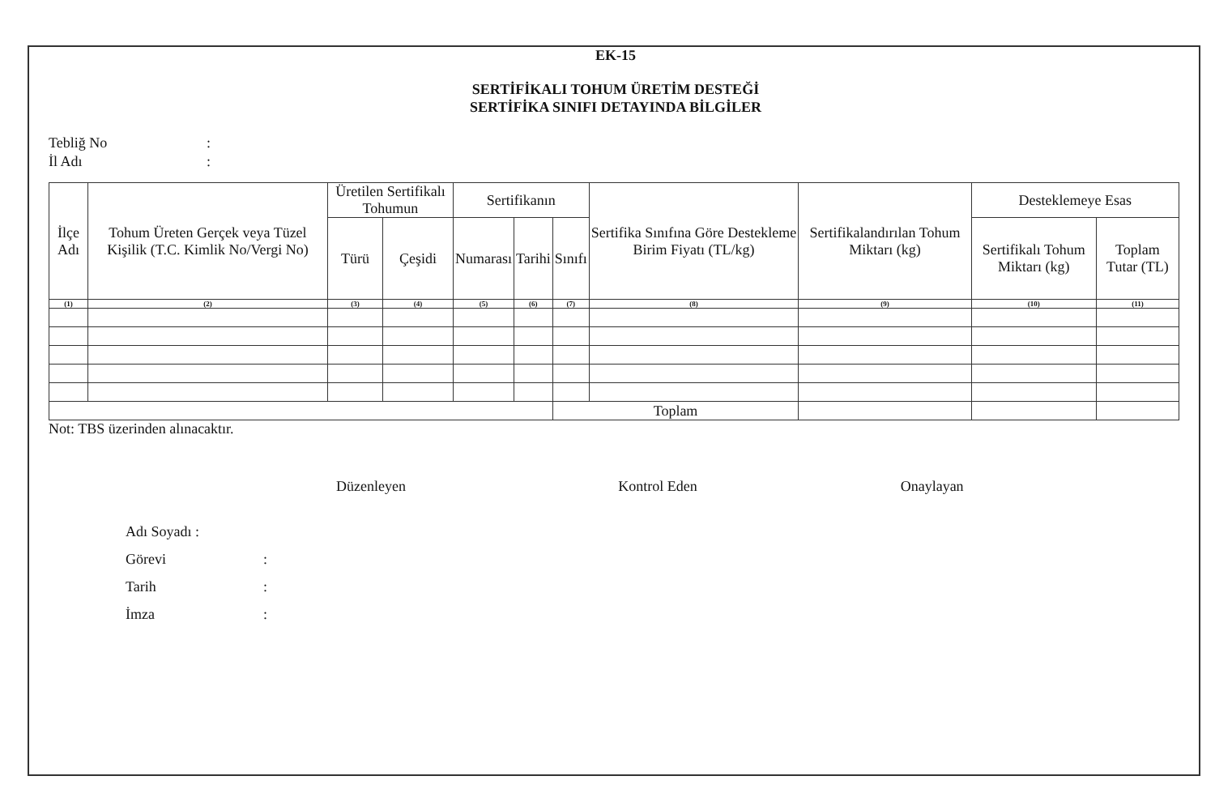EK-15
SERTİFİKALI TOHUM ÜRETİM DESTEĞİ
SERTİFİKA SINIFI DETAYINDA BİLGİLER
Tebliğ No:
İl Adı:
| İlçe Adı | Tohum Üreten Gerçek veya Tüzel Kişilik (T.C. Kimlik No/Vergi No) | Üretilen Sertifikalı Tohumun | | Sertifikanın | | | Sertifika Sınıfına Göre Destekleme Birim Fiyatı (TL/kg) | Sertifikalandırılan Tohum Miktarı (kg) | Desteklemeye Esas | |
| --- | --- | --- | --- | --- | --- | --- | --- | --- | --- | --- |
| | | Türü | Çeşidi | Numarası | Tarihi | Sınıfı | | | Sertifikalı Tohum Miktarı (kg) | Toplam Tutar (TL) |
| (1) | (2) | (3) | (4) | (5) | (6) | (7) | (8) | (9) | (10) | (11) |
| | | | | | | Toplam | | | | |
Not: TBS üzerinden alınacaktır.
Düzenleyen Kontrol Eden Onaylayan
Adı Soyadı :
Görevi:
Tarih:
İmza: